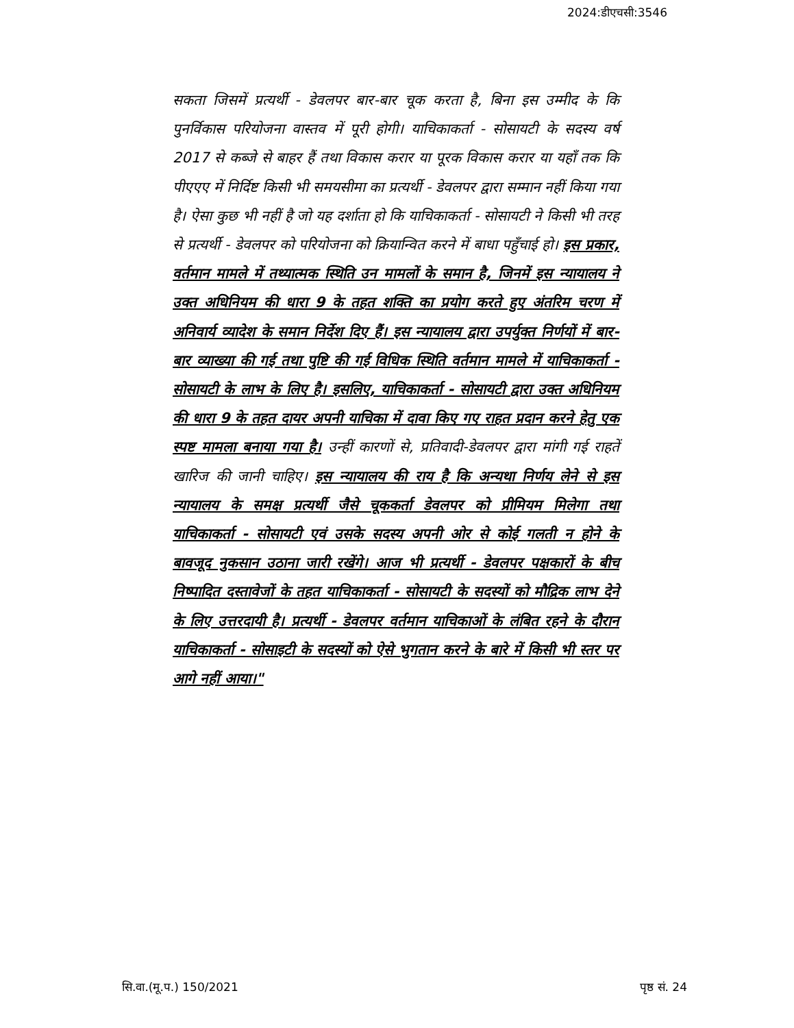2024:डीएचसी:3546
सकता जिसमें प्रत्यर्थी - डेवलपर बार-बार चूक करता है, बिना इस उम्मीद के कि पुनर्विकास परियोजना वास्तव में पूरी होगी। याचिकाकर्ता - सोसायटी के सदस्य वर्ष 2017 से कब्जे से बाहर हैं तथा विकास करार या पूरक विकास करार या यहाँ तक कि पीएएए में निर्दिष्ट किसी भी समयसीमा का प्रत्यर्थी - डेवलपर द्वारा सम्मान नहीं किया गया है। ऐसा कुछ भी नहीं है जो यह दर्शाता हो कि याचिकाकर्ता - सोसायटी ने किसी भी तरह से प्रत्यर्थी - डेवलपर को परियोजना को क्रियान्वित करने में बाधा पहुँचाई हो। इस प्रकार, वर्तमान मामले में तथ्यात्मक स्थिति उन मामलों के समान है, जिनमें इस न्यायालय ने उक्त अधिनियम की धारा 9 के तहत शक्ति का प्रयोग करते हुए अंतरिम चरण में अनिवार्य व्यादेश के समान निर्देश दिए हैं। इस न्यायालय द्वारा उपर्युक्त निर्णयों में बार-बार व्याख्या की गई तथा पुष्टि की गई विधिक स्थिति वर्तमान मामले में याचिकाकर्ता - सोसायटी के लाभ के लिए है। इसलिए, याचिकाकर्ता - सोसायटी द्वारा उक्त अधिनियम की धारा 9 के तहत दायर अपनी याचिका में दावा किए गए राहत प्रदान करने हेतु एक स्पष्ट मामला बनाया गया है। उन्हीं कारणों से, प्रतिवादी-डेवलपर द्वारा मांगी गई राहतें खारिज की जानी चाहिए। इस न्यायालय की राय है कि अन्यथा निर्णय लेने से इस न्यायालय के समक्ष प्रत्यर्थी जैसे चूककर्ता डेवलपर को प्रीमियम मिलेगा तथा याचिकाकर्ता - सोसायटी एवं उसके सदस्य अपनी ओर से कोई गलती न होने के बावजूद नुकसान उठाना जारी रखेंगे। आज भी प्रत्यर्थी - डेवलपर पक्षकारों के बीच निष्पादित दस्तावेजों के तहत याचिकाकर्ता - सोसायटी के सदस्यों को मौद्रिक लाभ देने के लिए उत्तरदायी है। प्रत्यर्थी - डेवलपर वर्तमान याचिकाओं के लंबित रहने के दौरान याचिकाकर्ता - सोसाइटी के सदस्यों को ऐसे भुगतान करने के बारे में किसी भी स्तर पर आगे नहीं आया।"
सि.वा.(मू.प.) 150/2021 पृष्ठ सं. 24